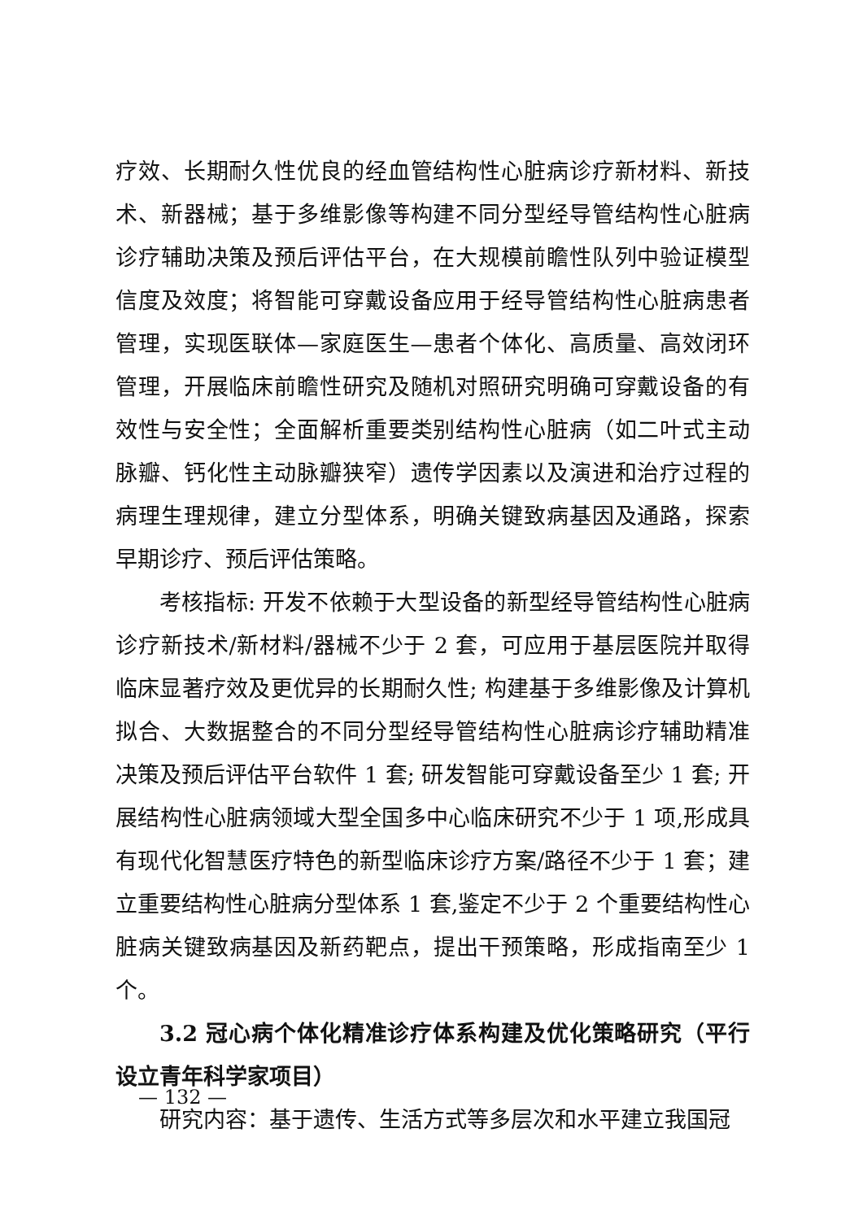疗效、长期耐久性优良的经血管结构性心脏病诊疗新材料、新技术、新器械；基于多维影像等构建不同分型经导管结构性心脏病诊疗辅助决策及预后评估平台，在大规模前瞻性队列中验证模型信度及效度；将智能可穿戴设备应用于经导管结构性心脏病患者管理，实现医联体—家庭医生—患者个体化、高质量、高效闭环管理，开展临床前瞻性研究及随机对照研究明确可穿戴设备的有效性与安全性；全面解析重要类别结构性心脏病（如二叶式主动脉瓣、钙化性主动脉瓣狭窄）遗传学因素以及演进和治疗过程的病理生理规律，建立分型体系，明确关键致病基因及通路，探索早期诊疗、预后评估策略。
考核指标: 开发不依赖于大型设备的新型经导管结构性心脏病诊疗新技术/新材料/器械不少于 2 套，可应用于基层医院并取得临床显著疗效及更优异的长期耐久性; 构建基于多维影像及计算机拟合、大数据整合的不同分型经导管结构性心脏病诊疗辅助精准决策及预后评估平台软件 1 套; 研发智能可穿戴设备至少 1 套; 开展结构性心脏病领域大型全国多中心临床研究不少于 1 项,形成具有现代化智慧医疗特色的新型临床诊疗方案/路径不少于 1 套；建立重要结构性心脏病分型体系 1 套,鉴定不少于 2 个重要结构性心脏病关键致病基因及新药靶点，提出干预策略，形成指南至少 1 个。
3.2 冠心病个体化精准诊疗体系构建及优化策略研究（平行设立青年科学家项目）
研究内容：基于遗传、生活方式等多层次和水平建立我国冠
— 132 —